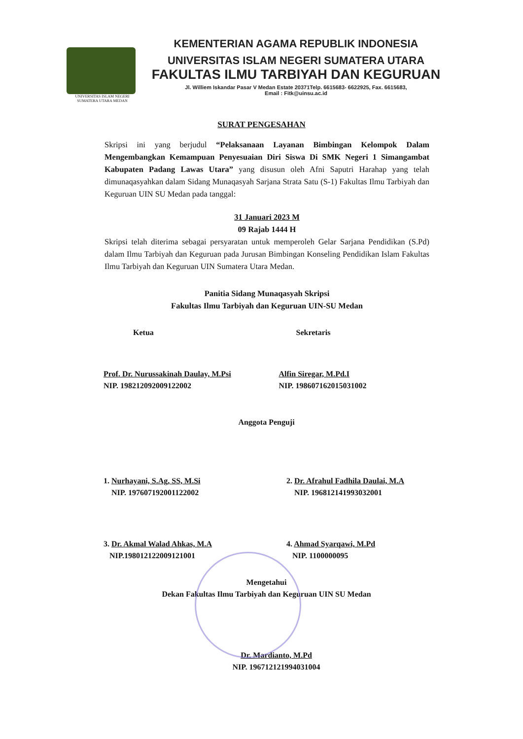UNIVERSITAS ISLAM NEGERI
SUMATERA UTARA MEDAN
KEMENTERIAN AGAMA REPUBLIK INDONESIA
UNIVERSITAS ISLAM NEGERI SUMATERA UTARA
FAKULTAS ILMU TARBIYAH DAN KEGURUAN
Jl. Williem Iskandar Pasar V Medan Estate 20371Telp. 6615683- 6622925, Fax. 6615683,
Email : Fitk@uinsu.ac.id
SURAT PENGESAHAN
Skripsi ini yang berjudul “Pelaksanaan Layanan Bimbingan Kelompok Dalam Mengembangkan Kemampuan Penyesuaian Diri Siswa Di SMK Negeri 1 Simangambat Kabupaten Padang Lawas Utara” yang disusun oleh Afni Saputri Harahap yang telah dimunaqasyahkan dalam Sidang Munaqasyah Sarjana Strata Satu (S-1) Fakultas Ilmu Tarbiyah dan Keguruan UIN SU Medan pada tanggal:
31 Januari 2023 M
09 Rajab 1444 H
Skripsi telah diterima sebagai persyaratan untuk memperoleh Gelar Sarjana Pendidikan (S.Pd) dalam Ilmu Tarbiyah dan Keguruan pada Jurusan Bimbingan Konseling Pendidikan Islam Fakultas Ilmu Tarbiyah dan Keguruan UIN Sumatera Utara Medan.
Panitia Sidang Munaqasyah Skripsi
Fakultas Ilmu Tarbiyah dan Keguruan UIN-SU Medan
Ketua Sekretaris
Prof. Dr. Nurussakinah Daulay, M.Psi
NIP. 198212092009122002
Alfin Siregar, M.Pd.I
NIP. 198607162015031002
Anggota Penguji
1. Nurhayani, S.Ag, SS, M.Si
NIP. 197607192001122002
2. Dr. Afrahul Fadhila Daulai, M.A
NIP. 196812141993032001
3. Dr. Akmal Walad Ahkas, M.A
NIP.198012122009121001
4. Ahmad Syarqawi, M.Pd
NIP. 1100000095
Mengetahui
Dekan Fakultas Ilmu Tarbiyah dan Keguruan UIN SU Medan
Dr. Mardianto, M.Pd
NIP. 196712121994031004